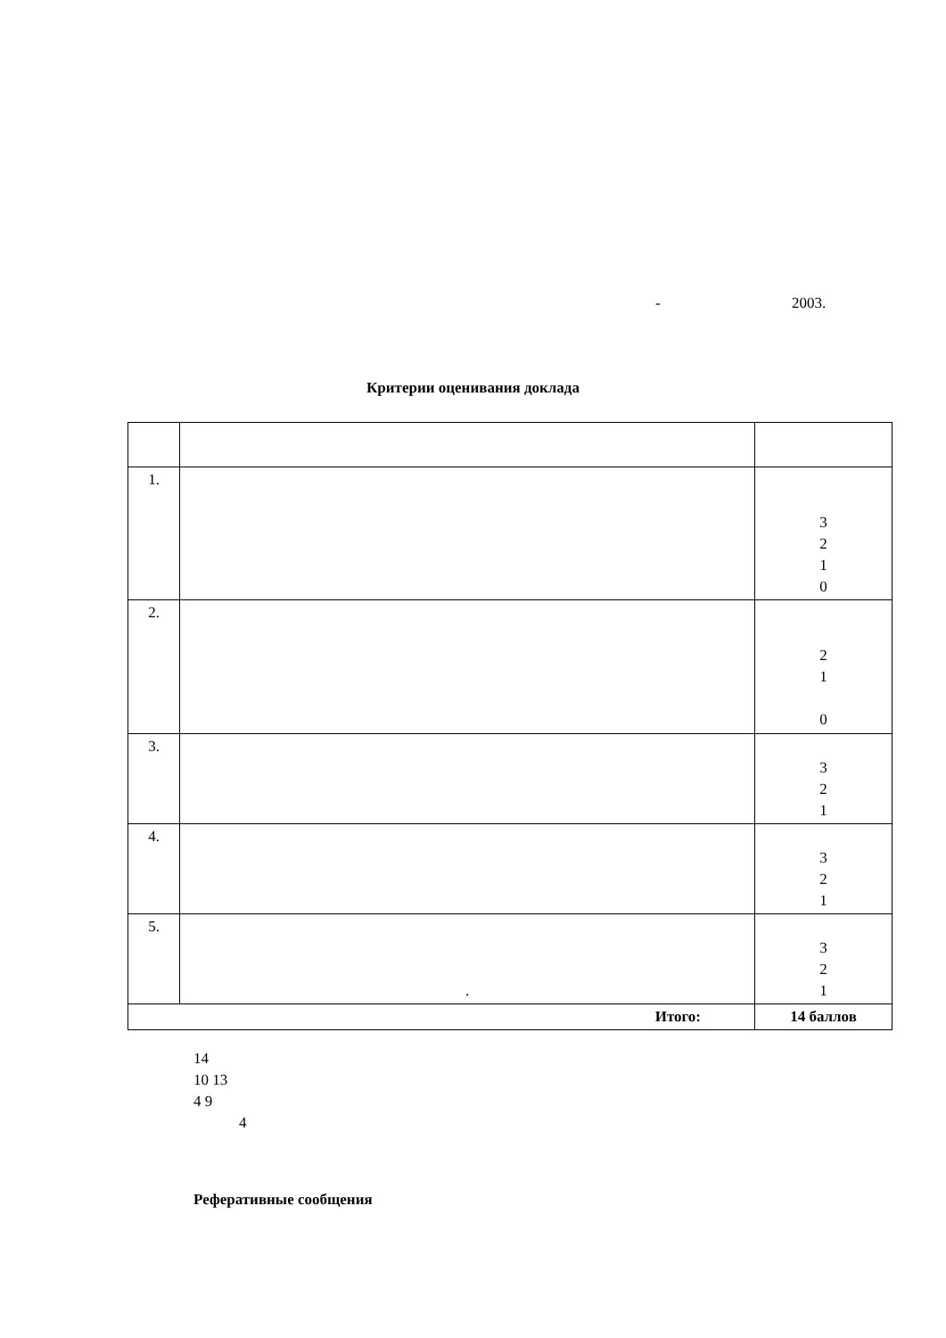- 2003.
Критерии оценивания доклада
| 1. | | 3 2 1 0 |
| 2. | | 2 1 0 |
| 3. | | 3 2 1 |
| 4. | | 3 2 1 |
| 5. | . | 3 2 1 |
| Итого: | | 14 баллов |
14
10 13
4 9
4
Реферативные сообщения